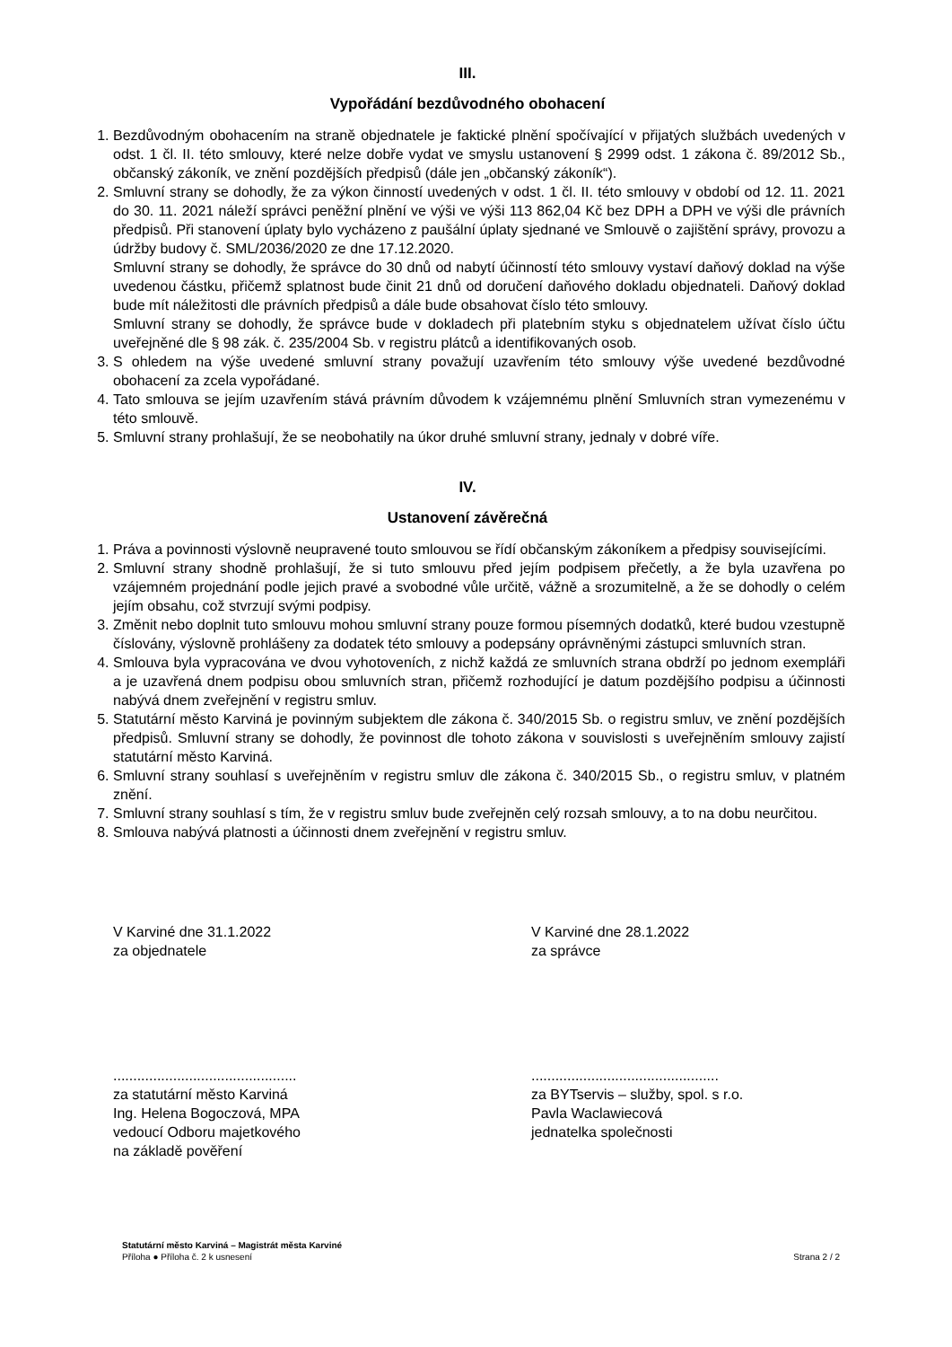III.
Vypořádání bezdůvodného obohacení
1. Bezdůvodným obohacením na straně objednatele je faktické plnění spočívající v přijatých službách uvedených v odst. 1 čl. II. této smlouvy, které nelze dobře vydat ve smyslu ustanovení § 2999 odst. 1 zákona č. 89/2012 Sb., občanský zákoník, ve znění pozdějších předpisů (dále jen „občanský zákoník“).
2. Smluvní strany se dohodly, že za výkon činností uvedených v odst. 1 čl. II. této smlouvy v období od 12. 11. 2021 do 30. 11. 2021 náleží správci peněžní plnění ve výši ve výši 113 862,04 Kč bez DPH a DPH ve výši dle právních předpisů. Při stanovení úplaty bylo vycházeno z paušální úplaty sjednané ve Smlouvě o zajištění správy, provozu a údržby budovy č. SML/2036/2020 ze dne 17.12.2020.
Smluvní strany se dohodly, že správce do 30 dnů od nabytí účinností této smlouvy vystaví daňový doklad na výše uvedenou částku, přičemž splatnost bude činit 21 dnů od doručení daňového dokladu objednateli. Daňový doklad bude mít náležitosti dle právních předpisů a dále bude obsahovat číslo této smlouvy.
Smluvní strany se dohodly, že správce bude v dokladech při platebním styku s objednatelem užívat číslo účtu uveřejněné dle § 98 zák. č. 235/2004 Sb. v registru plátců a identifikovaných osob.
3. S ohledem na výše uvedené smluvní strany považují uzavřením této smlouvy výše uvedené bezdůvodné obohacení za zcela vypořádané.
4. Tato smlouva se jejím uzavřením stává právním důvodem k vzájemnému plnění Smluvních stran vymezenému v této smlouvě.
5. Smluvní strany prohlašují, že se neobohatily na úkor druhé smluvní strany, jednaly v dobré víře.
IV.
Ustanovení závěrečná
1. Práva a povinnosti výslovně neupravené touto smlouvou se řídí občanským zákoníkem a předpisy souvisejícími.
2. Smluvní strany shodně prohlašují, že si tuto smlouvu před jejím podpisem přečetly, a že byla uzavřena po vzájemném projednání podle jejich pravé a svobodné vůle určitě, vážně a srozumitelně, a že se dohodly o celém jejím obsahu, což stvrzují svými podpisy.
3. Změnit nebo doplnit tuto smlouvu mohou smluvní strany pouze formou písemných dodatků, které budou vzestupně číslovány, výslovně prohlášeny za dodatek této smlouvy a podepsány oprávněnými zástupci smluvních stran.
4. Smlouva byla vypracována ve dvou vyhotoveních, z nichž každá ze smluvních strana obdrží po jednom exempláři a je uzavřená dnem podpisu obou smluvních stran, přičemž rozhodující je datum pozdějšího podpisu a účinnosti nabývá dnem zveřejnění v registru smluv.
5. Statutární město Karviná je povinným subjektem dle zákona č. 340/2015 Sb. o registru smluv, ve znění pozdějších předpisů. Smluvní strany se dohodly, že povinnost dle tohoto zákona v souvislosti s uveřejněním smlouvy zajistí statutární město Karviná.
6. Smluvní strany souhlasí s uveřejněním v registru smluv dle zákona č. 340/2015 Sb., o registru smluv, v platném znění.
7. Smluvní strany souhlasí s tím, že v registru smluv bude zveřejněn celý rozsah smlouvy, a to na dobu neurčitou.
8. Smlouva nabývá platnosti a účinnosti dnem zveřejnění v registru smluv.
V Karviné dne 31.1.2022
za objednatele
..............................................
za statutární město Karviná
Ing. Helena Bogoczová, MPA
vedoucí Odboru majetkového
na základě pověření
V Karviné dne 28.1.2022
za správce
...............................................
za BYTservis – služby, spol. s r.o.
Pavla Waclawiecová
jednatelka společnosti
Statutární město Karviná – Magistrát města Karviné
Příloha ● Příloha č. 2 k usnesení Strana 2 / 2